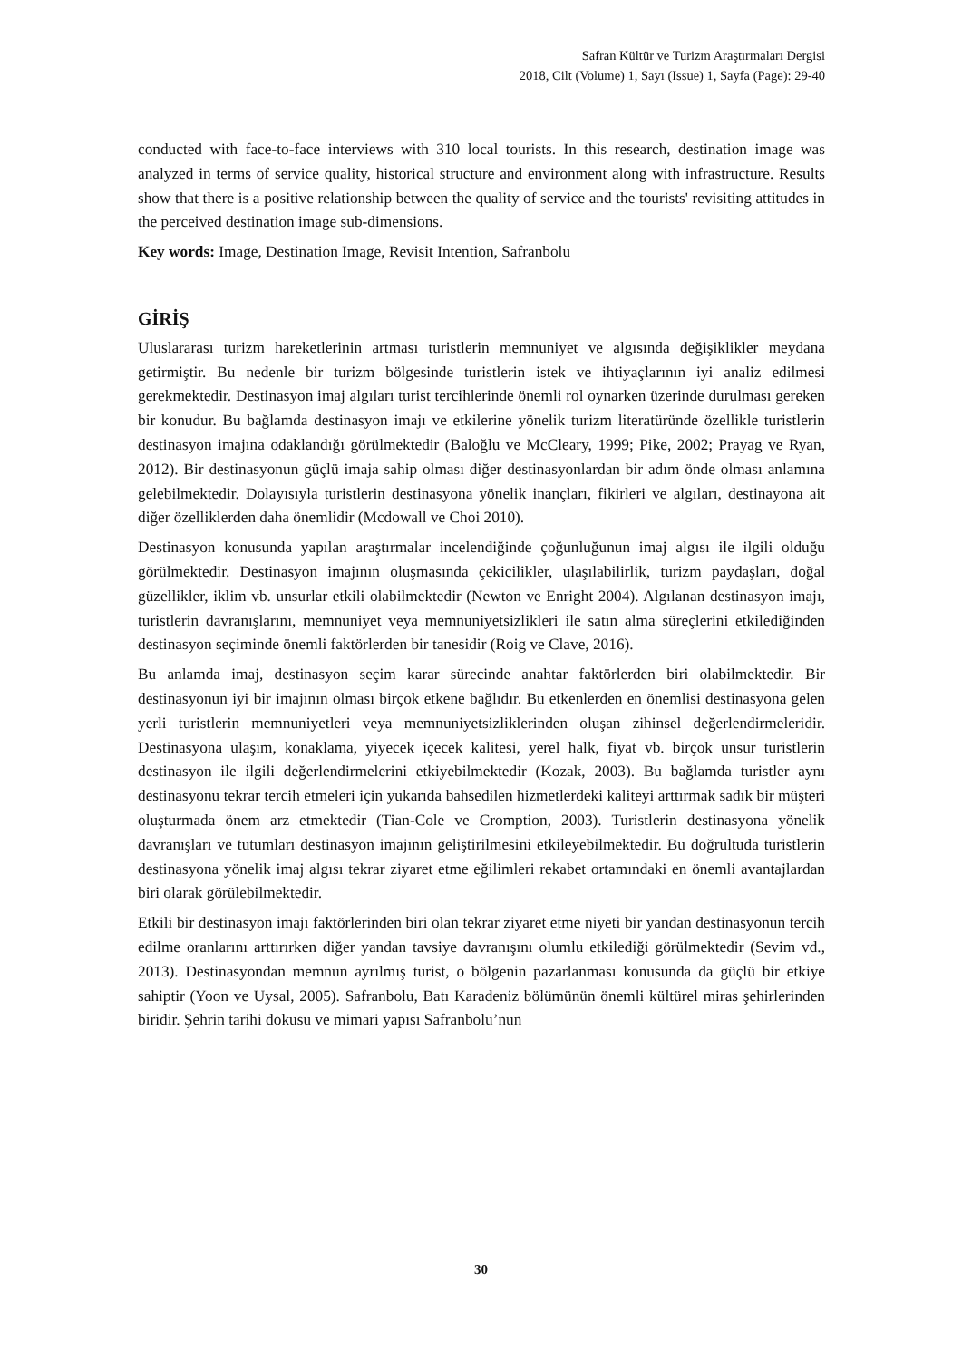Safran Kültür ve Turizm Araştırmaları Dergisi
2018, Cilt (Volume) 1, Sayı (Issue) 1, Sayfa (Page): 29-40
conducted with face-to-face interviews with 310 local tourists. In this research, destination image was analyzed in terms of service quality, historical structure and environment along with infrastructure. Results show that there is a positive relationship between the quality of service and the tourists' revisiting attitudes in the perceived destination image sub-dimensions.
Key words: Image, Destination Image, Revisit Intention, Safranbolu
GİRİŞ
Uluslararası turizm hareketlerinin artması turistlerin memnuniyet ve algısında değişiklikler meydana getirmiştir. Bu nedenle bir turizm bölgesinde turistlerin istek ve ihtiyaçlarının iyi analiz edilmesi gerekmektedir. Destinasyon imaj algıları turist tercihlerinde önemli rol oynarken üzerinde durulması gereken bir konudur. Bu bağlamda destinasyon imajı ve etkilerine yönelik turizm literatüründe özellikle turistlerin destinasyon imajına odaklandığı görülmektedir (Baloğlu ve McCleary, 1999; Pike, 2002; Prayag ve Ryan, 2012). Bir destinasyonun güçlü imaja sahip olması diğer destinasyonlardan bir adım önde olması anlamına gelebilmektedir. Dolayısıyla turistlerin destinasyona yönelik inançları, fikirleri ve algıları, destinayona ait diğer özelliklerden daha önemlidir (Mcdowall ve Choi 2010).
Destinasyon konusunda yapılan araştırmalar incelendiğinde çoğunluğunun imaj algısı ile ilgili olduğu görülmektedir. Destinasyon imajının oluşmasında çekicilikler, ulaşılabilirlik, turizm paydaşları, doğal güzellikler, iklim vb. unsurlar etkili olabilmektedir (Newton ve Enright 2004). Algılanan destinasyon imajı, turistlerin davranışlarını, memnuniyet veya memnuniyetsizlikleri ile satın alma süreçlerini etkilediğinden destinasyon seçiminde önemli faktörlerden bir tanesidir (Roig ve Clave, 2016).
Bu anlamda imaj, destinasyon seçim karar sürecinde anahtar faktörlerden biri olabilmektedir. Bir destinasyonun iyi bir imajının olması birçok etkene bağlıdır. Bu etkenlerden en önemlisi destinasyona gelen yerli turistlerin memnuniyetleri veya memnuniyetsizliklerinden oluşan zihinsel değerlendirmeleridir. Destinasyona ulaşım, konaklama, yiyecek içecek kalitesi, yerel halk, fiyat vb. birçok unsur turistlerin destinasyon ile ilgili değerlendirmelerini etkiyebilmektedir (Kozak, 2003). Bu bağlamda turistler aynı destinasyonu tekrar tercih etmeleri için yukarıda bahsedilen hizmetlerdeki kaliteyi arttırmak sadık bir müşteri oluşturmada önem arz etmektedir (Tian-Cole ve Cromption, 2003). Turistlerin destinasyona yönelik davranışları ve tutumları destinasyon imajının geliştirilmesini etkileyebilmektedir. Bu doğrultuda turistlerin destinasyona yönelik imaj algısı tekrar ziyaret etme eğilimleri rekabet ortamındaki en önemli avantajlardan biri olarak görülebilmektedir.
Etkili bir destinasyon imajı faktörlerinden biri olan tekrar ziyaret etme niyeti bir yandan destinasyonun tercih edilme oranlarını arttırırken diğer yandan tavsiye davranışını olumlu etkilediği görülmektedir (Sevim vd., 2013). Destinasyondan memnun ayrılmış turist, o bölgenin pazarlanması konusunda da güçlü bir etkiye sahiptir (Yoon ve Uysal, 2005). Safranbolu, Batı Karadeniz bölümünün önemli kültürel miras şehirlerinden biridir. Şehrin tarihi dokusu ve mimari yapısı Safranbolu’nun
30